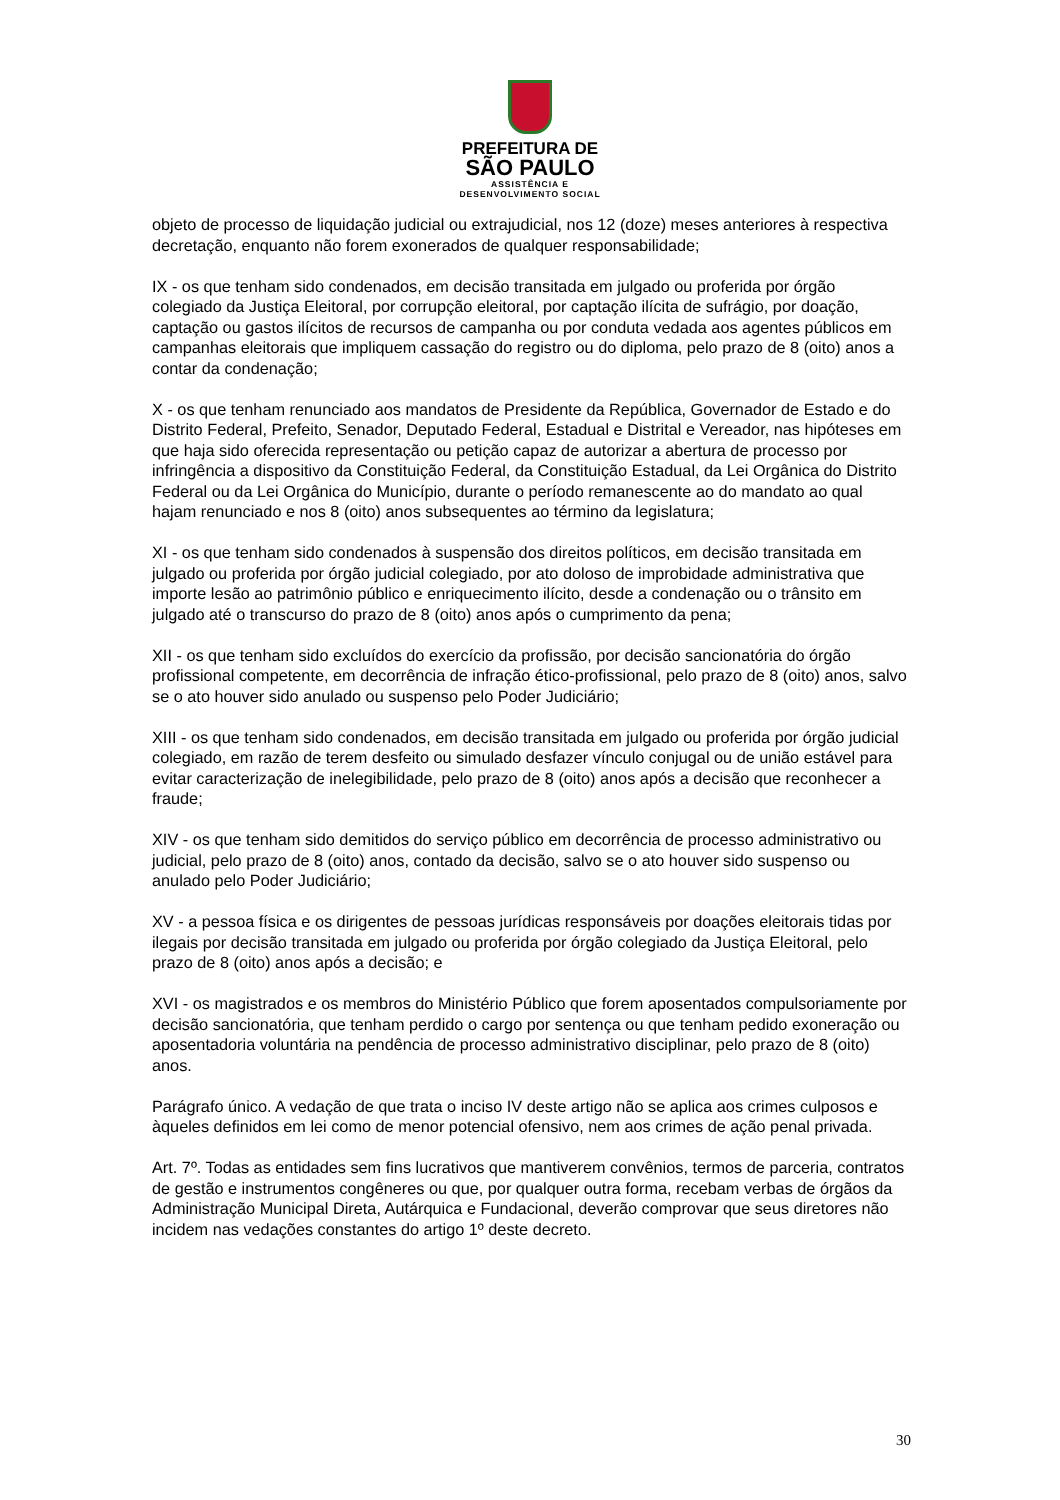PREFEITURA DE
SÃO PAULO
ASSISTÊNCIA E
DESENVOLVIMENTO SOCIAL
objeto de processo de liquidação judicial ou extrajudicial, nos 12 (doze) meses anteriores à respectiva decretação, enquanto não forem exonerados de qualquer responsabilidade;
IX - os que tenham sido condenados, em decisão transitada em julgado ou proferida por órgão colegiado da Justiça Eleitoral, por corrupção eleitoral, por captação ilícita de sufrágio, por doação, captação ou gastos ilícitos de recursos de campanha ou por conduta vedada aos agentes públicos em campanhas eleitorais que impliquem cassação do registro ou do diploma, pelo prazo de 8 (oito) anos a contar da condenação;
X - os que tenham renunciado aos mandatos de Presidente da República, Governador de Estado e do Distrito Federal, Prefeito, Senador, Deputado Federal, Estadual e Distrital e Vereador, nas hipóteses em que haja sido oferecida representação ou petição capaz de autorizar a abertura de processo por infringência a dispositivo da Constituição Federal, da Constituição Estadual, da Lei Orgânica do Distrito Federal ou da Lei Orgânica do Município, durante o período remanescente ao do mandato ao qual hajam renunciado e nos 8 (oito) anos subsequentes ao término da legislatura;
XI - os que tenham sido condenados à suspensão dos direitos políticos, em decisão transitada em julgado ou proferida por órgão judicial colegiado, por ato doloso de improbidade administrativa que importe lesão ao patrimônio público e enriquecimento ilícito, desde a condenação ou o trânsito em julgado até o transcurso do prazo de 8 (oito) anos após o cumprimento da pena;
XII - os que tenham sido excluídos do exercício da profissão, por decisão sancionatória do órgão profissional competente, em decorrência de infração ético-profissional, pelo prazo de 8 (oito) anos, salvo se o ato houver sido anulado ou suspenso pelo Poder Judiciário;
XIII - os que tenham sido condenados, em decisão transitada em julgado ou proferida por órgão judicial colegiado, em razão de terem desfeito ou simulado desfazer vínculo conjugal ou de união estável para evitar caracterização de inelegibilidade, pelo prazo de 8 (oito) anos após a decisão que reconhecer a fraude;
XIV - os que tenham sido demitidos do serviço público em decorrência de processo administrativo ou judicial, pelo prazo de 8 (oito) anos, contado da decisão, salvo se o ato houver sido suspenso ou anulado pelo Poder Judiciário;
XV - a pessoa física e os dirigentes de pessoas jurídicas responsáveis por doações eleitorais tidas por ilegais por decisão transitada em julgado ou proferida por órgão colegiado da Justiça Eleitoral, pelo prazo de 8 (oito) anos após a decisão; e
XVI - os magistrados e os membros do Ministério Público que forem aposentados compulsoriamente por decisão sancionatória, que tenham perdido o cargo por sentença ou que tenham pedido exoneração ou aposentadoria voluntária na pendência de processo administrativo disciplinar, pelo prazo de 8 (oito) anos.
Parágrafo único. A vedação de que trata o inciso IV deste artigo não se aplica aos crimes culposos e àqueles definidos em lei como de menor potencial ofensivo, nem aos crimes de ação penal privada.
Art. 7º. Todas as entidades sem fins lucrativos que mantiverem convênios, termos de parceria, contratos de gestão e instrumentos congêneres ou que, por qualquer outra forma, recebam verbas de órgãos da Administração Municipal Direta, Autárquica e Fundacional, deverão comprovar que seus diretores não incidem nas vedações constantes do artigo 1º deste decreto.
30